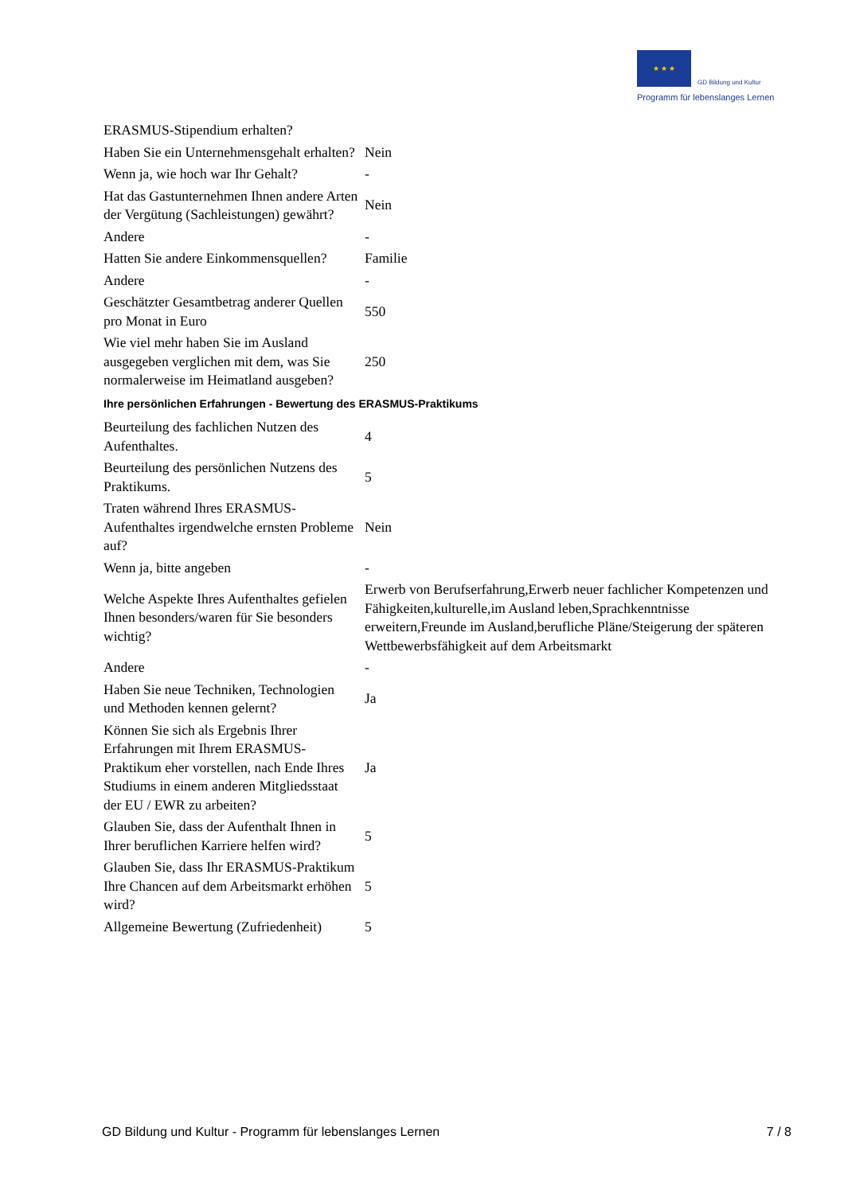★ ★ ★ GD Bildung und Kultur
Programm für lebenslanges Lernen
| ERASMUS-Stipendium erhalten? | |
| Haben Sie ein Unternehmensgehalt erhalten? | Nein |
| Wenn ja, wie hoch war Ihr Gehalt? | - |
| Hat das Gastunternehmen Ihnen andere Arten der Vergütung (Sachleistungen) gewährt? | Nein |
| Andere | - |
| Hatten Sie andere Einkommensquellen? | Familie |
| Andere | - |
| Geschätzter Gesamtbetrag anderer Quellen pro Monat in Euro | 550 |
| Wie viel mehr haben Sie im Ausland ausgegeben verglichen mit dem, was Sie normalerweise im Heimatland ausgeben? | 250 |
| Ihre persönlichen Erfahrungen - Bewertung des ERASMUS-Praktikums | |
| Beurteilung des fachlichen Nutzen des Aufenthaltes. | 4 |
| Beurteilung des persönlichen Nutzens des Praktikums. | 5 |
| Traten während Ihres ERASMUS-Aufenthaltes irgendwelche ernsten Probleme auf? | Nein |
| Wenn ja, bitte angeben | - |
| Welche Aspekte Ihres Aufenthaltes gefielen Ihnen besonders/waren für Sie besonders wichtig? | Erwerb von Berufserfahrung,Erwerb neuer fachlicher Kompetenzen und Fähigkeiten,kulturelle,im Ausland leben,Sprachkenntnisse erweitern,Freunde im Ausland,berufliche Pläne/Steigerung der späteren Wettbewerbsfähigkeit auf dem Arbeitsmarkt |
| Andere | - |
| Haben Sie neue Techniken, Technologien und Methoden kennen gelernt? | Ja |
| Können Sie sich als Ergebnis Ihrer Erfahrungen mit Ihrem ERASMUS-Praktikum eher vorstellen, nach Ende Ihres Studiums in einem anderen Mitgliedsstaat der EU / EWR zu arbeiten? | Ja |
| Glauben Sie, dass der Aufenthalt Ihnen in Ihrer beruflichen Karriere helfen wird? | 5 |
| Glauben Sie, dass Ihr ERASMUS-Praktikum Ihre Chancen auf dem Arbeitsmarkt erhöhen wird? | 5 |
| Allgemeine Bewertung (Zufriedenheit) | 5 |
GD Bildung und Kultur - Programm für lebenslanges Lernen 7 / 8